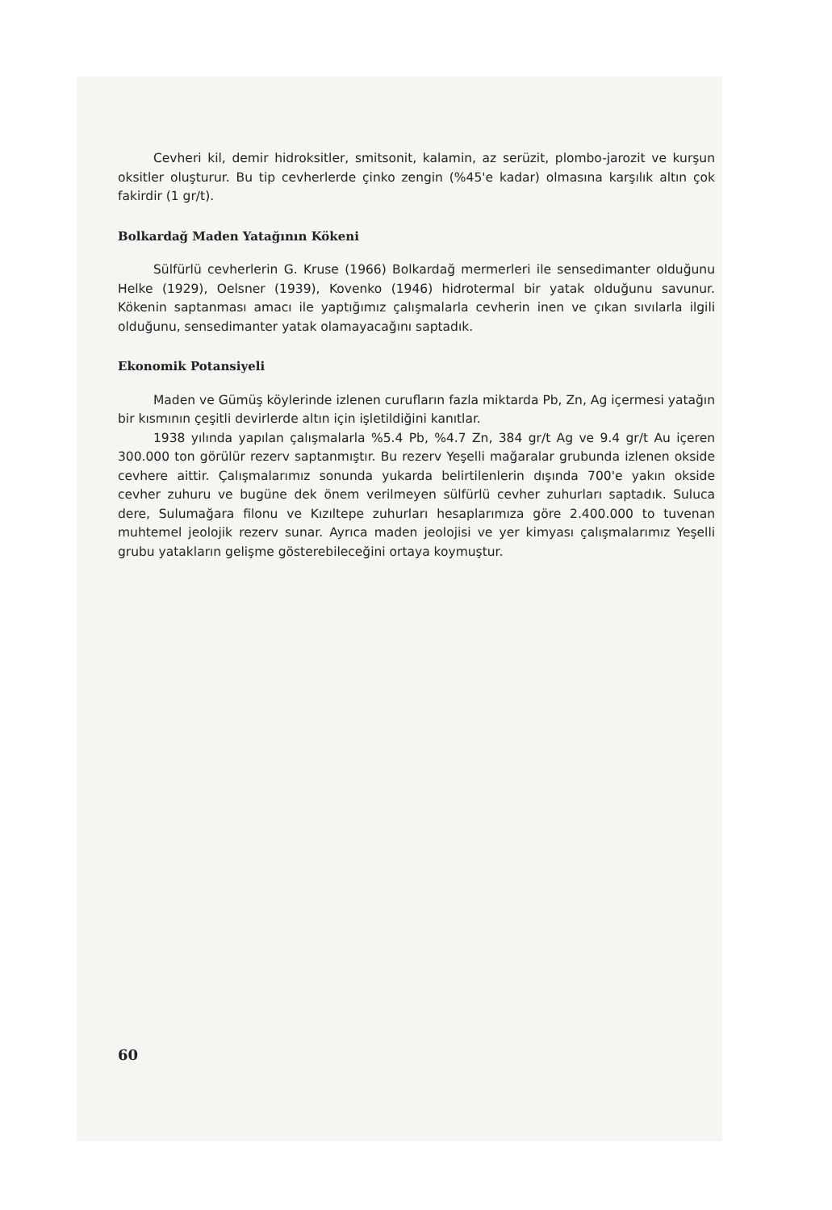Cevheri kil, demir hidroksitler, smitsonit, kalamin, az serüzit, plombo-jarozit ve kurşun oksitler oluşturur. Bu tip cevherlerde çinko zengin (%45'e kadar) olmasına karşılık altın çok fakirdir (1 gr/t).
Bolkardağ Maden Yatağının Kökeni
Sülfürlü cevherlerin G. Kruse (1966) Bolkardağ mermerleri ile sensedimanter olduğunu Helke (1929), Oelsner (1939), Kovenko (1946) hidrotermal bir yatak olduğunu savunur. Kökenin saptanması amacı ile yaptığımız çalışmalarla cevherin inen ve çıkan sıvılarla ilgili olduğunu, sensedimanter yatak olamayacağını saptadık.
Ekonomik Potansiyeli
Maden ve Gümüş köylerinde izlenen curufların fazla miktarda Pb, Zn, Ag içermesi yatağın bir kısmının çeşitli devirlerde altın için işletildiğini kanıtlar.
1938 yılında yapılan çalışmalarla %5.4 Pb, %4.7 Zn, 384 gr/t Ag ve 9.4 gr/t Au içeren 300.000 ton görülür rezerv saptanmıştır. Bu rezerv Yeşelli mağaralar grubunda izlenen okside cevhere aittir. Çalışmalarımız sonunda yukarda belirtilenlerin dışında 700'e yakın okside cevher zuhuru ve bugüne dek önem verilmeyen sülfürlü cevher zuhurları saptadık. Suluca dere, Sulumağara filonu ve Kızıltepe zuhurları hesaplarımıza göre 2.400.000 to tuvenan muhtemel jeolojik rezerv sunar. Ayrıca maden jeolojisi ve yer kimyası çalışmalarımız Yeşelli grubu yatakların gelişme gösterebileceğini ortaya koymuştur.
60